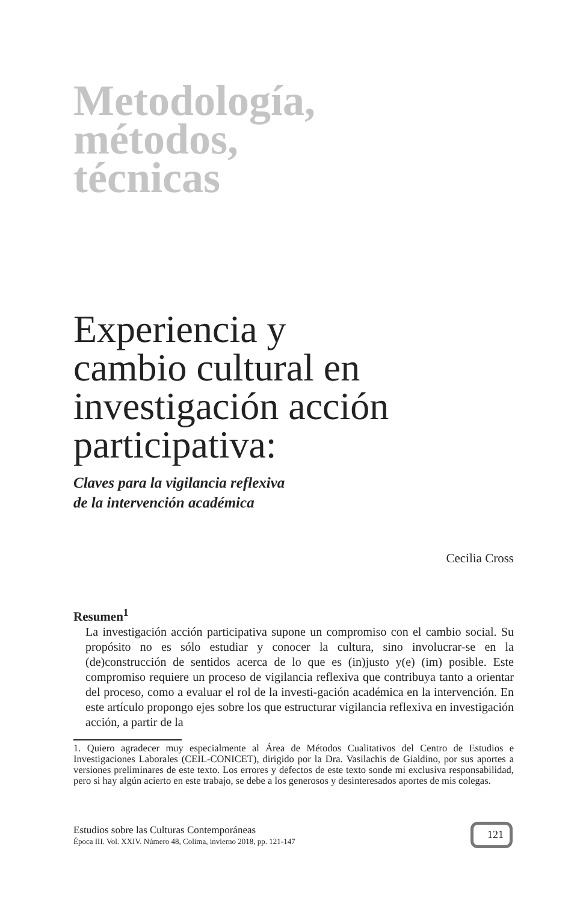Metodología,
métodos,
técnicas
Experiencia y
cambio cultural en
investigación acción
participativa:
Claves para la vigilancia reflexiva
de la intervención académica
Cecilia Cross
Resumen<sup>1</sup>
La investigación acción participativa supone un compromiso con el cambio social. Su propósito no es sólo estudiar y conocer la cultura, sino involucrar-se en la (de)construcción de sentidos acerca de lo que es (in)justo y(e) (im) posible. Este compromiso requiere un proceso de vigilancia reflexiva que contribuya tanto a orientar del proceso, como a evaluar el rol de la investi-gación académica en la intervención. En este artículo propongo ejes sobre los que estructurar vigilancia reflexiva en investigación acción, a partir de la
1. Quiero agradecer muy especialmente al Área de Métodos Cualitativos del Centro de Estudios e Investigaciones Laborales (CEIL-CONICET), dirigido por la Dra. Vasilachis de Gialdino, por sus aportes a versiones preliminares de este texto. Los errores y defectos de este texto sonde mi exclusiva responsabilidad, pero si hay algún acierto en este trabajo, se debe a los generosos y desinteresados aportes de mis colegas.
Estudios sobre las Culturas Contemporáneas
Época III. Vol. XXIV. Número 48, Colima, invierno 2018, pp. 121-147
121